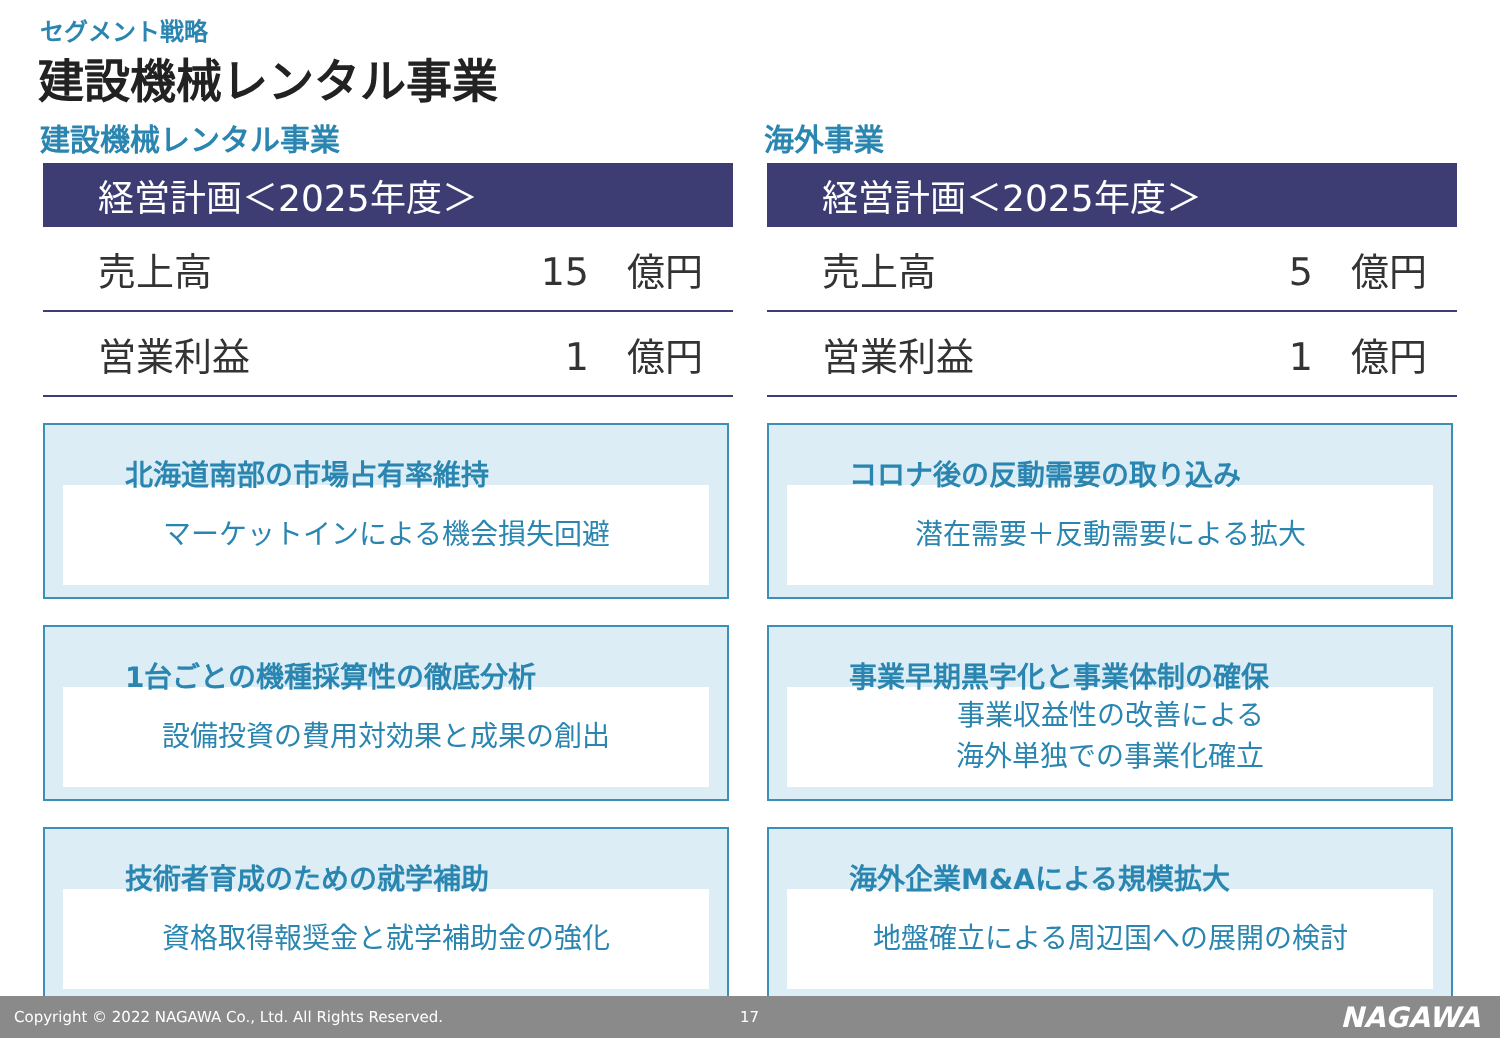セグメント戦略
建設機械レンタル事業
建設機械レンタル事業
| 経営計画＜2025年度＞ | |
| --- | --- |
| 売上高 | 15 億円 |
| 営業利益 | 1 億円 |
北海道南部の市場占有率維持
マーケットインによる機会損失回避
1台ごとの機種採算性の徹底分析
設備投資の費用対効果と成果の創出
技術者育成のための就学補助
資格取得報奨金と就学補助金の強化
海外事業
| 経営計画＜2025年度＞ | |
| --- | --- |
| 売上高 | 5 億円 |
| 営業利益 | 1 億円 |
コロナ後の反動需要の取り込み
潜在需要＋反動需要による拡大
事業早期黒字化と事業体制の確保
事業収益性の改善による
海外単独での事業化確立
海外企業M&Aによる規模拡大
地盤確立による周辺国への展開の検討
Copyright © 2022 NAGAWA Co., Ltd. All Rights Reserved. 17 NAGAWA